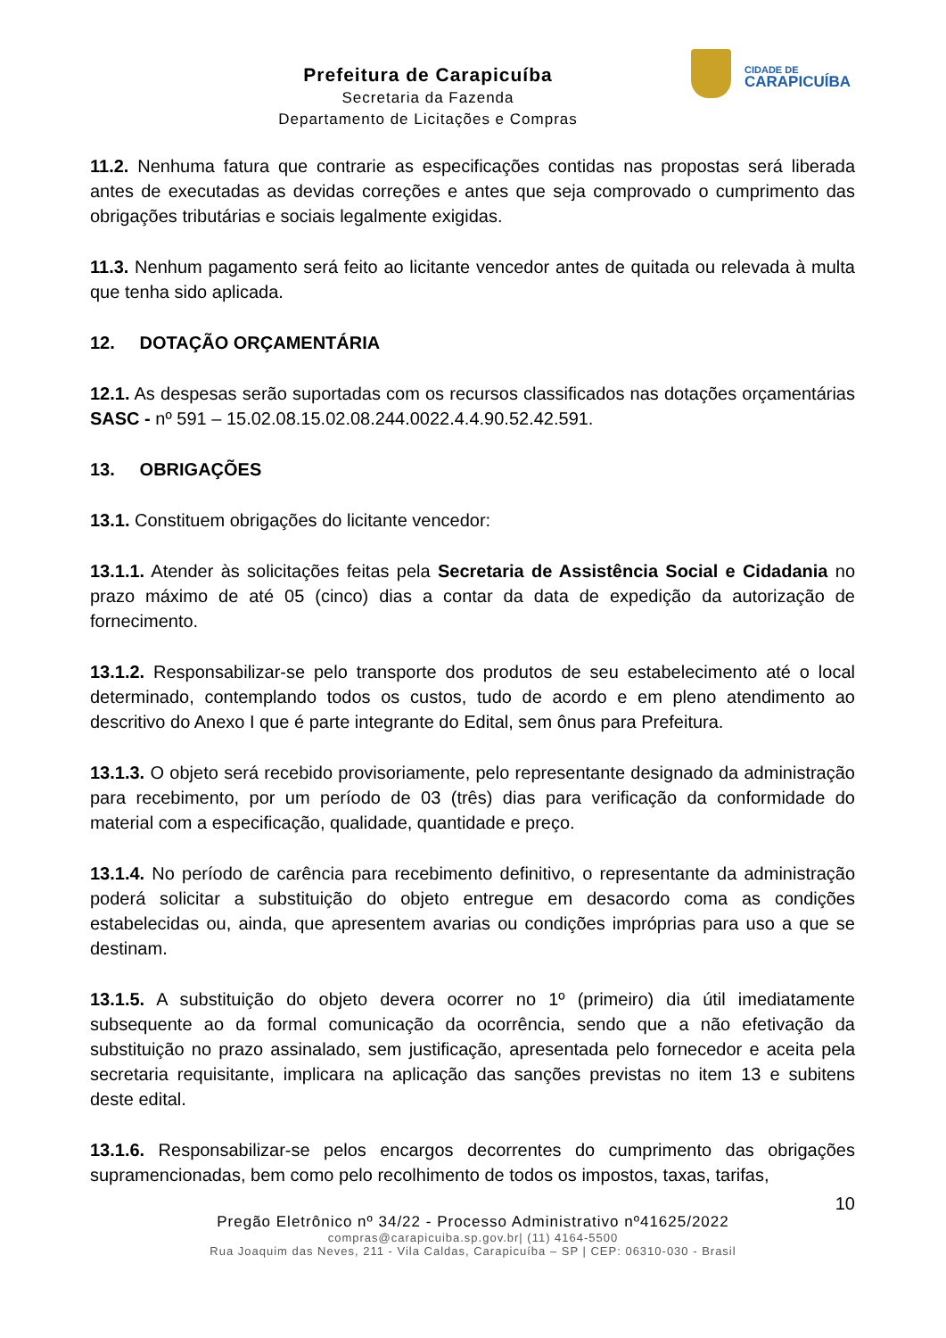Prefeitura de Carapicuíba
Secretaria da Fazenda
Departamento de Licitações e Compras
CIDADE DE
CARAPICUÍBA
11.2. Nenhuma fatura que contrarie as especificações contidas nas propostas será liberada antes de executadas as devidas correções e antes que seja comprovado o cumprimento das obrigações tributárias e sociais legalmente exigidas.
11.3. Nenhum pagamento será feito ao licitante vencedor antes de quitada ou relevada à multa que tenha sido aplicada.
12. DOTAÇÃO ORÇAMENTÁRIA
12.1. As despesas serão suportadas com os recursos classificados nas dotações orçamentárias SASC - nº 591 – 15.02.08.15.02.08.244.0022.4.4.90.52.42.591.
13. OBRIGAÇÕES
13.1. Constituem obrigações do licitante vencedor:
13.1.1. Atender às solicitações feitas pela Secretaria de Assistência Social e Cidadania no prazo máximo de até 05 (cinco) dias a contar da data de expedição da autorização de fornecimento.
13.1.2. Responsabilizar-se pelo transporte dos produtos de seu estabelecimento até o local determinado, contemplando todos os custos, tudo de acordo e em pleno atendimento ao descritivo do Anexo I que é parte integrante do Edital, sem ônus para Prefeitura.
13.1.3. O objeto será recebido provisoriamente, pelo representante designado da administração para recebimento, por um período de 03 (três) dias para verificação da conformidade do material com a especificação, qualidade, quantidade e preço.
13.1.4. No período de carência para recebimento definitivo, o representante da administração poderá solicitar a substituição do objeto entregue em desacordo coma as condições estabelecidas ou, ainda, que apresentem avarias ou condições impróprias para uso a que se destinam.
13.1.5. A substituição do objeto devera ocorrer no 1º (primeiro) dia útil imediatamente subsequente ao da formal comunicação da ocorrência, sendo que a não efetivação da substituição no prazo assinalado, sem justificação, apresentada pelo fornecedor e aceita pela secretaria requisitante, implicara na aplicação das sanções previstas no item 13 e subitens deste edital.
13.1.6. Responsabilizar-se pelos encargos decorrentes do cumprimento das obrigações supramencionadas, bem como pelo recolhimento de todos os impostos, taxas, tarifas,
10
Pregão Eletrônico nº 34/22 - Processo Administrativo nº41625/2022
compras@carapicuiba.sp.gov.br| (11) 4164-5500
Rua Joaquim das Neves, 211 - Vila Caldas, Carapicuíba – SP | CEP: 06310-030 - Brasil